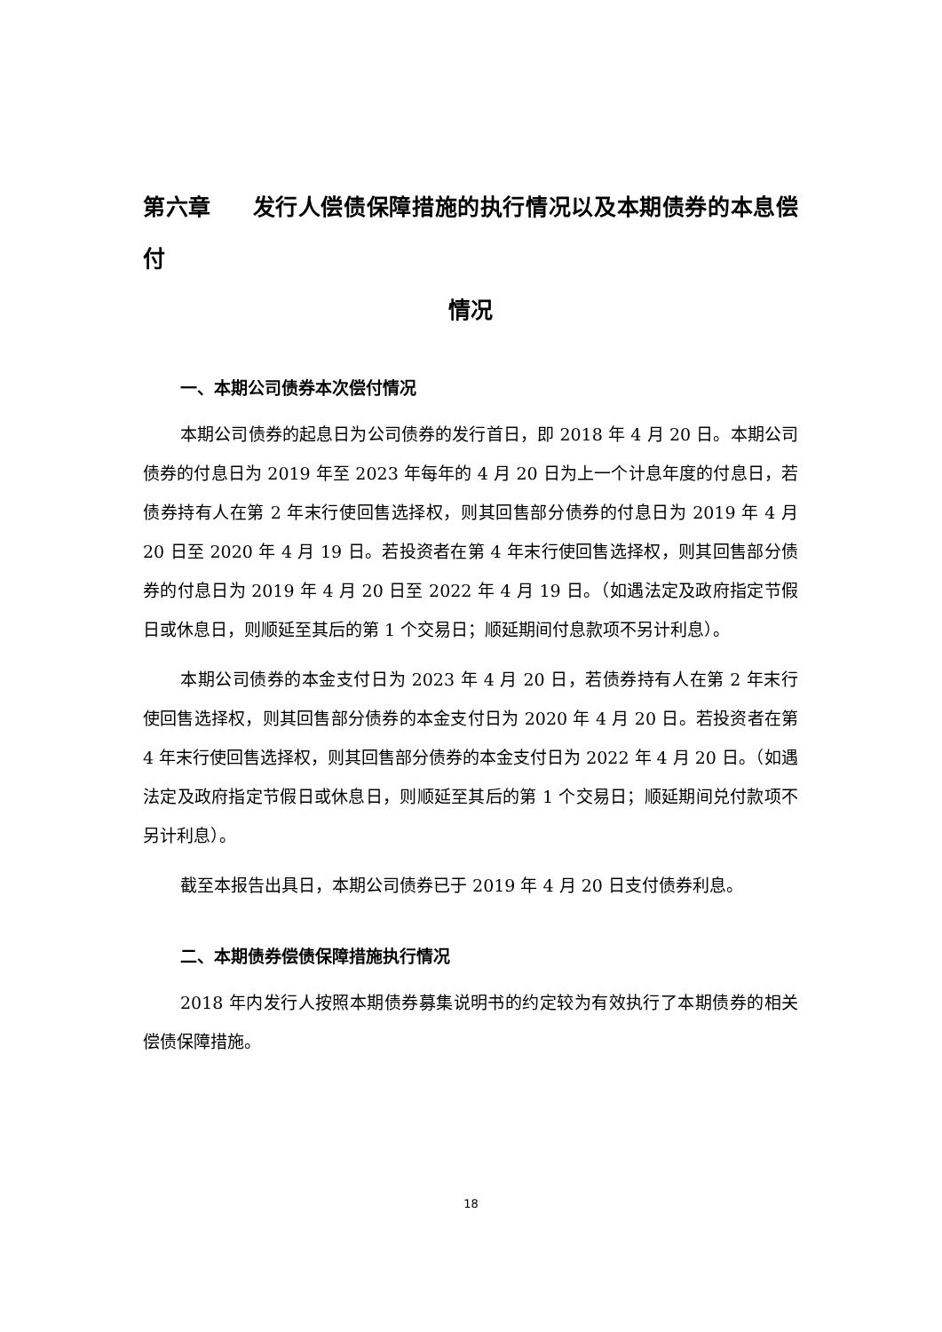第六章 发行人偿债保障措施的执行情况以及本期债券的本息偿付
情况
一、本期公司债券本次偿付情况
本期公司债券的起息日为公司债券的发行首日，即 2018 年 4 月 20 日。本期公司债券的付息日为 2019 年至 2023 年每年的 4 月 20 日为上一个计息年度的付息日，若债券持有人在第 2 年末行使回售选择权，则其回售部分债券的付息日为 2019 年 4 月 20 日至 2020 年 4 月 19 日。若投资者在第 4 年末行使回售选择权，则其回售部分债券的付息日为 2019 年 4 月 20 日至 2022 年 4 月 19 日。（如遇法定及政府指定节假日或休息日，则顺延至其后的第 1 个交易日；顺延期间付息款项不另计利息）。
本期公司债券的本金支付日为 2023 年 4 月 20 日，若债券持有人在第 2 年末行使回售选择权，则其回售部分债券的本金支付日为 2020 年 4 月 20 日。若投资者在第 4 年末行使回售选择权，则其回售部分债券的本金支付日为 2022 年 4 月 20 日。（如遇法定及政府指定节假日或休息日，则顺延至其后的第 1 个交易日；顺延期间兑付款项不另计利息）。
截至本报告出具日，本期公司债券已于 2019 年 4 月 20 日支付债券利息。
二、本期债券偿债保障措施执行情况
2018 年内发行人按照本期债券募集说明书的约定较为有效执行了本期债券的相关偿债保障措施。
18